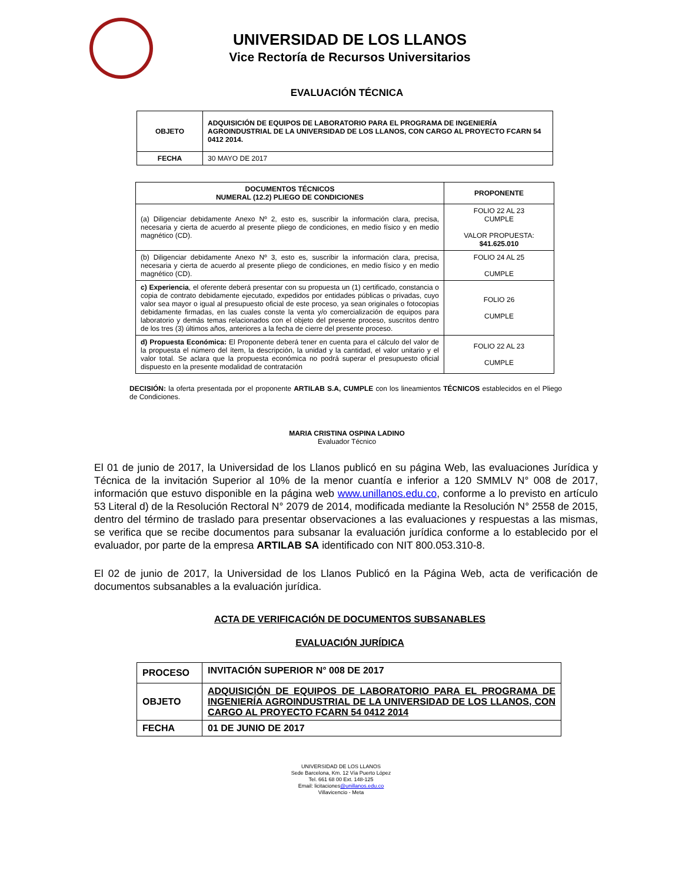UNIVERSIDAD DE LOS LLANOS
Vice Rectoría de Recursos Universitarios
EVALUACIÓN TÉCNICA
| OBJETO | ADQUISICIÓN DE EQUIPOS DE LABORATORIO PARA EL PROGRAMA DE INGENIERÍA AGROINDUSTRIAL DE LA UNIVERSIDAD DE LOS LLANOS, CON CARGO AL PROYECTO FCARN 54 0412 2014. |
| FECHA | 30 MAYO DE 2017 |
| DOCUMENTOS TÉCNICOS NUMERAL (12.2) PLIEGO DE CONDICIONES | PROPONENTE |
| --- | --- |
| (a) Diligenciar debidamente Anexo Nº 2, esto es, suscribir la información clara, precisa, necesaria y cierta de acuerdo al presente pliego de condiciones, en medio físico y en medio magnético (CD). | FOLIO 22 AL 23 CUMPLE VALOR PROPUESTA: $41.625.010 |
| (b) Diligenciar debidamente Anexo Nº 3, esto es, suscribir la información clara, precisa, necesaria y cierta de acuerdo al presente pliego de condiciones, en medio físico y en medio magnético (CD). | FOLIO 24 AL 25 CUMPLE |
| c) Experiencia , el oferente deberá presentar con su propuesta un (1) certificado, constancia o copia de contrato debidamente ejecutado, expedidos por entidades públicas o privadas, cuyo valor sea mayor o igual al presupuesto oficial de este proceso, ya sean originales o fotocopias debidamente firmadas, en las cuales conste la venta y/o comercialización de equipos para laboratorio y demás temas relacionados con el objeto del presente proceso, suscritos dentro de los tres (3) últimos años, anteriores a la fecha de cierre del presente proceso. | FOLIO 26 CUMPLE |
| d) Propuesta Económica: El Proponente deberá tener en cuenta para el cálculo del valor de la propuesta el número del ítem, la descripción, la unidad y la cantidad, el valor unitario y el valor total. Se aclara que la propuesta económica no podrá superar el presupuesto oficial dispuesto en la presente modalidad de contratación | FOLIO 22 AL 23 CUMPLE |
DECISIÓN: la oferta presentada por el proponente ARTILAB S.A, CUMPLE con los lineamientos TÉCNICOS establecidos en el Pliego de Condiciones.
MARIA CRISTINA OSPINA LADINO
Evaluador Técnico
El 01 de junio de 2017, la Universidad de los Llanos publicó en su página Web, las evaluaciones Jurídica y Técnica de la invitación Superior al 10% de la menor cuantía e inferior a 120 SMMLV N° 008 de 2017, información que estuvo disponible en la página web www.unillanos.edu.co, conforme a lo previsto en artículo 53 Literal d) de la Resolución Rectoral N° 2079 de 2014, modificada mediante la Resolución N° 2558 de 2015, dentro del término de traslado para presentar observaciones a las evaluaciones y respuestas a las mismas, se verifica que se recibe documentos para subsanar la evaluación jurídica conforme a lo establecido por el evaluador, por parte de la empresa ARTILAB SA identificado con NIT 800.053.310-8.
El 02 de junio de 2017, la Universidad de los Llanos Publicó en la Página Web, acta de verificación de documentos subsanables a la evaluación jurídica.
ACTA DE VERIFICACIÓN DE DOCUMENTOS SUBSANABLES
EVALUACIÓN JURÍDICA
| PROCESO | INVITACIÓN SUPERIOR N° 008 DE 2017 |
| OBJETO | ADQUISICIÓN DE EQUIPOS DE LABORATORIO PARA EL PROGRAMA DE INGENIERÍA AGROINDUSTRIAL DE LA UNIVERSIDAD DE LOS LLANOS, CON CARGO AL PROYECTO FCARN 54 0412 2014 |
| FECHA | 01 DE JUNIO DE 2017 |
UNIVERSIDAD DE LOS LLANOS
Sede Barcelona, Km. 12 Vía Puerto López
Tel. 661 68 00 Ext. 148-125
Email: licitaciones@unillanos.edu.co
Villavicencio - Meta